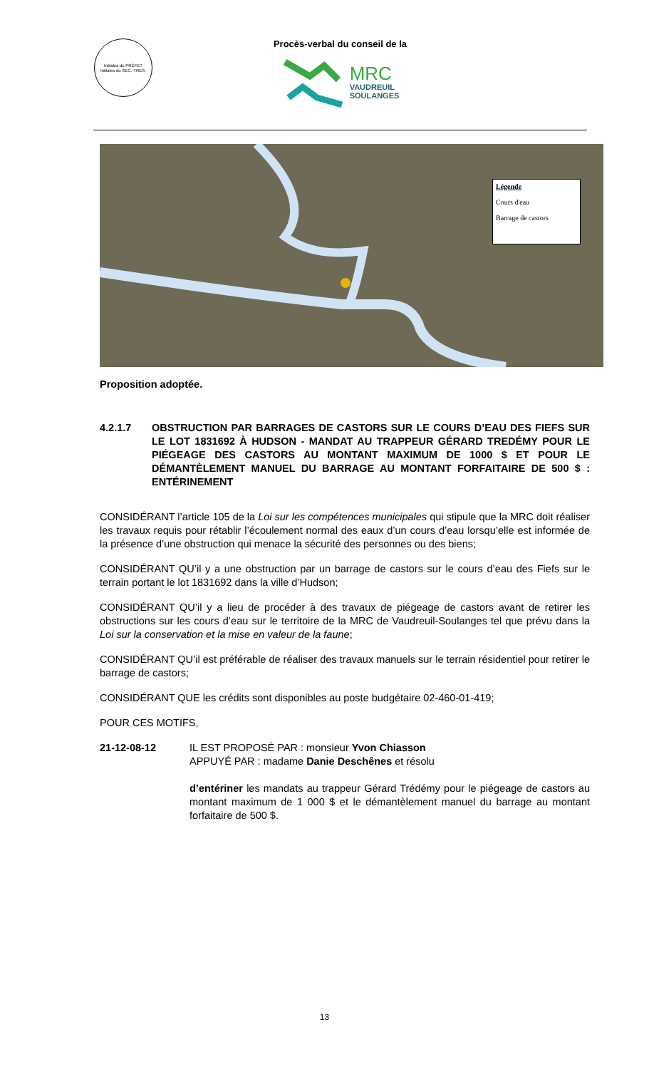Initiales du PRÉFET
Initiales du SEC.-TRES.
Procès-verbal du conseil de la
MRC
VAUDREUIL
SOULANGES
Légende
Cours d'eau
Barrage de castors
Proposition adoptée.
4.2.1.7 OBSTRUCTION PAR BARRAGES DE CASTORS SUR LE COURS D’EAU DES FIEFS SUR LE LOT 1831692 À HUDSON - MANDAT AU TRAPPEUR GÉRARD TREDÉMY POUR LE PIÉGEAGE DES CASTORS AU MONTANT MAXIMUM DE 1000 $ ET POUR LE DÉMANTÈLEMENT MANUEL DU BARRAGE AU MONTANT FORFAITAIRE DE 500 $ : ENTÉRINEMENT
CONSIDÉRANT l’article 105 de la Loi sur les compétences municipales qui stipule que la MRC doit réaliser les travaux requis pour rétablir l’écoulement normal des eaux d’un cours d’eau lorsqu’elle est informée de la présence d’une obstruction qui menace la sécurité des personnes ou des biens;
CONSIDÉRANT QU’il y a une obstruction par un barrage de castors sur le cours d’eau des Fiefs sur le terrain portant le lot 1831692 dans la ville d’Hudson;
CONSIDÉRANT QU’il y a lieu de procéder à des travaux de piégeage de castors avant de retirer les obstructions sur les cours d’eau sur le territoire de la MRC de Vaudreuil-Soulanges tel que prévu dans la Loi sur la conservation et la mise en valeur de la faune;
CONSIDÉRANT QU’il est préférable de réaliser des travaux manuels sur le terrain résidentiel pour retirer le barrage de castors;
CONSIDÉRANT QUE les crédits sont disponibles au poste budgétaire 02-460-01-419;
POUR CES MOTIFS,
21-12-08-12 IL EST PROPOSÉ PAR : monsieur Yvon Chiasson
APPUYÉ PAR : madame Danie Deschênes et résolu
d’entériner les mandats au trappeur Gérard Trédémy pour le piégeage de castors au montant maximum de 1 000 $ et le démantèlement manuel du barrage au montant forfaitaire de 500 $.
13